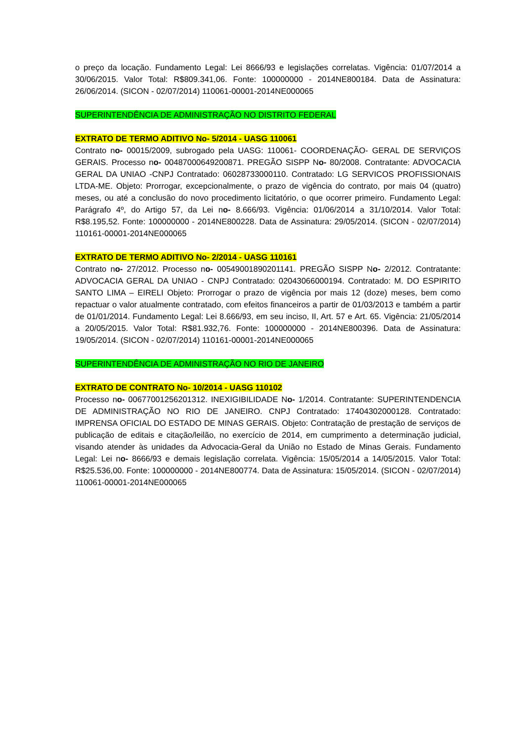o preço da locação. Fundamento Legal: Lei 8666/93 e legislações correlatas. Vigência: 01/07/2014 a 30/06/2015. Valor Total: R$809.341,06. Fonte: 100000000 - 2014NE800184. Data de Assinatura: 26/06/2014. (SICON - 02/07/2014) 110061-00001-2014NE000065
SUPERINTENDÊNCIA DE ADMINISTRAÇÃO NO DISTRITO FEDERAL
EXTRATO DE TERMO ADITIVO No- 5/2014 - UASG 110061
Contrato no- 00015/2009, subrogado pela UASG: 110061- COORDENAÇÃO- GERAL DE SERVIÇOS GERAIS. Processo no- 00487000649200871. PREGÃO SISPP No- 80/2008. Contratante: ADVOCACIA GERAL DA UNIAO -CNPJ Contratado: 06028733000110. Contratado: LG SERVICOS PROFISSIONAIS LTDA-ME. Objeto: Prorrogar, excepcionalmente, o prazo de vigência do contrato, por mais 04 (quatro) meses, ou até a conclusão do novo procedimento licitatório, o que ocorrer primeiro. Fundamento Legal: Parágrafo 4º, do Artigo 57, da Lei no- 8.666/93. Vigência: 01/06/2014 a 31/10/2014. Valor Total: R$8.195,52. Fonte: 100000000 - 2014NE800228. Data de Assinatura: 29/05/2014. (SICON - 02/07/2014) 110161-00001-2014NE000065
EXTRATO DE TERMO ADITIVO No- 2/2014 - UASG 110161
Contrato no- 27/2012. Processo no- 00549001890201141. PREGÃO SISPP No- 2/2012. Contratante: ADVOCACIA GERAL DA UNIAO - CNPJ Contratado: 02043066000194. Contratado: M. DO ESPIRITO SANTO LIMA – EIRELI Objeto: Prorrogar o prazo de vigência por mais 12 (doze) meses, bem como repactuar o valor atualmente contratado, com efeitos financeiros a partir de 01/03/2013 e também a partir de 01/01/2014. Fundamento Legal: Lei 8.666/93, em seu inciso, II, Art. 57 e Art. 65. Vigência: 21/05/2014 a 20/05/2015. Valor Total: R$81.932,76. Fonte: 100000000 - 2014NE800396. Data de Assinatura: 19/05/2014. (SICON - 02/07/2014) 110161-00001-2014NE000065
SUPERINTENDÊNCIA DE ADMINISTRAÇÃO NO RIO DE JANEIRO
EXTRATO DE CONTRATO No- 10/2014 - UASG 110102
Processo no- 00677001256201312. INEXIGIBILIDADE No- 1/2014. Contratante: SUPERINTENDENCIA DE ADMINISTRAÇÃO NO RIO DE JANEIRO. CNPJ Contratado: 17404302000128. Contratado: IMPRENSA OFICIAL DO ESTADO DE MINAS GERAIS. Objeto: Contratação de prestação de serviços de publicação de editais e citação/leilão, no exercício de 2014, em cumprimento a determinação judicial, visando atender às unidades da Advocacia-Geral da União no Estado de Minas Gerais. Fundamento Legal: Lei no- 8666/93 e demais legislação correlata. Vigência: 15/05/2014 a 14/05/2015. Valor Total: R$25.536,00. Fonte: 100000000 - 2014NE800774. Data de Assinatura: 15/05/2014. (SICON - 02/07/2014) 110061-00001-2014NE000065